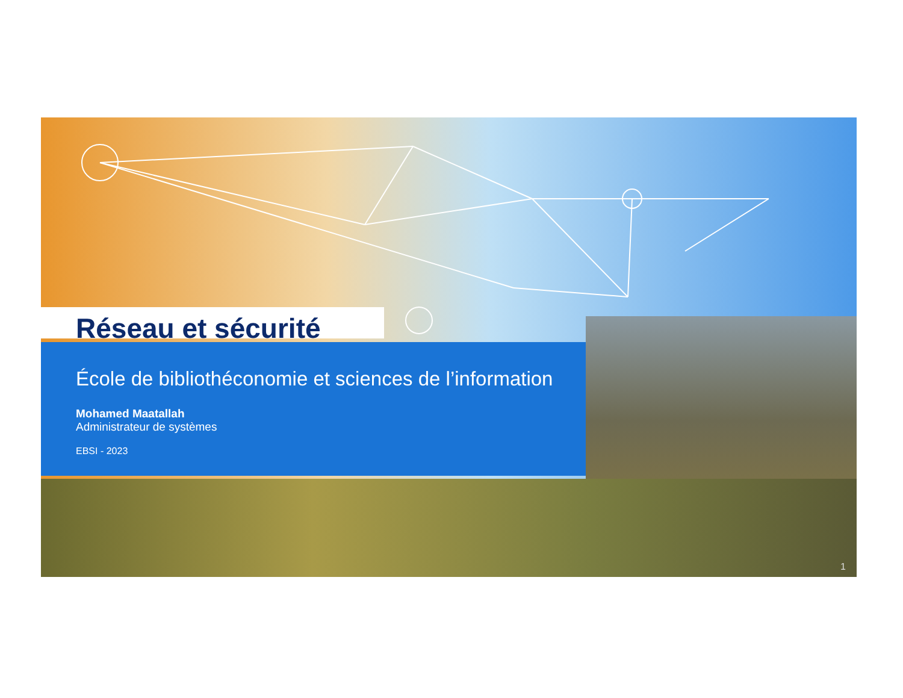Réseau et sécurité
École de bibliothéconomie et sciences de l’information
Mohamed Maatallah
Administrateur de systèmes
EBSI - 2023
1